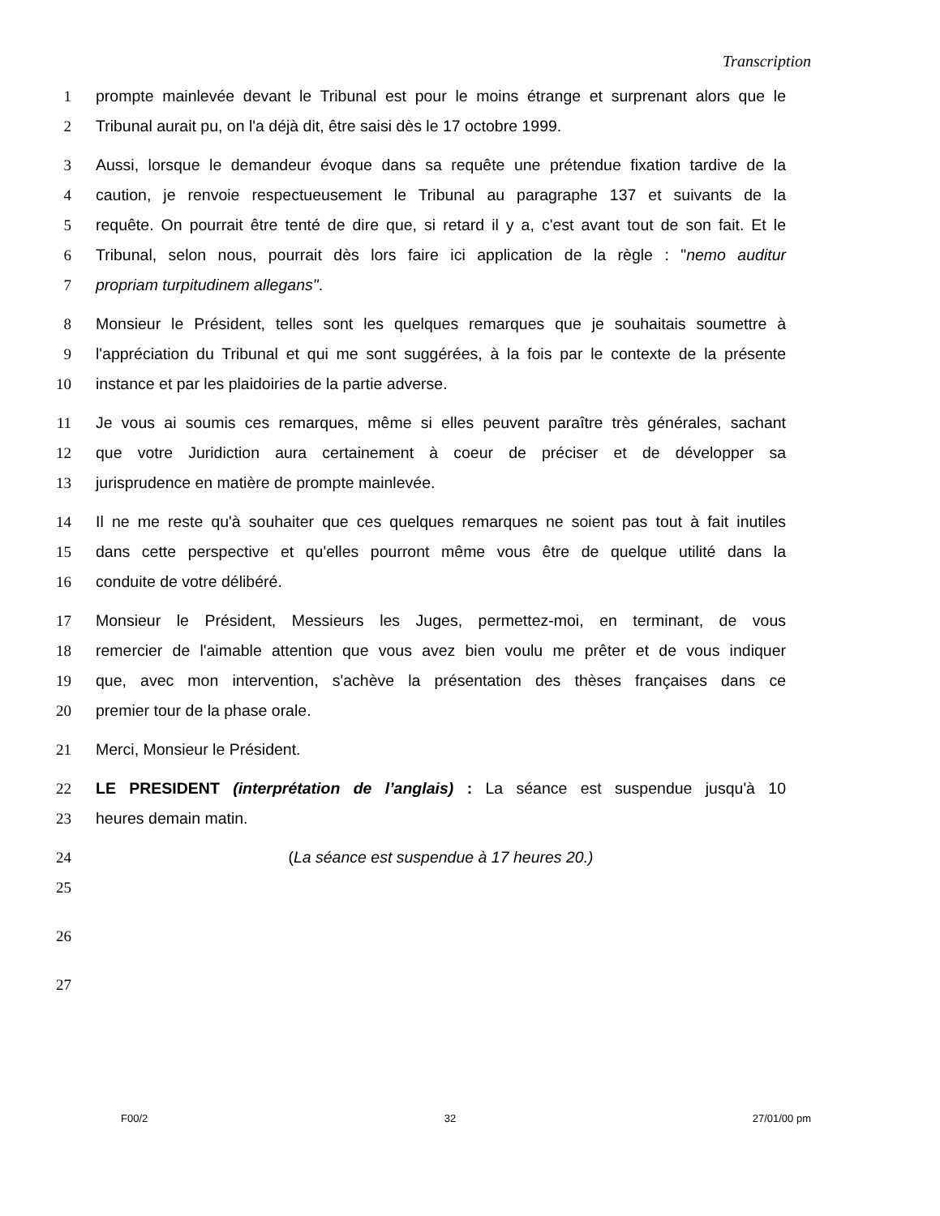Transcription
1 prompte mainlevée devant le Tribunal est pour le moins étrange et surprenant alors que le
2 Tribunal aurait pu, on l'a déjà dit, être saisi dès le 17 octobre 1999.
3 Aussi, lorsque le demandeur évoque dans sa requête une prétendue fixation tardive de la
4 caution, je renvoie respectueusement le Tribunal au paragraphe 137 et suivants de la
5 requête. On pourrait être tenté de dire que, si retard il y a, c'est avant tout de son fait. Et le
6 Tribunal, selon nous, pourrait dès lors faire ici application de la règle : "nemo auditur
7 propriam turpitudinem allegans".
8 Monsieur le Président, telles sont les quelques remarques que je souhaitais soumettre à
9 l'appréciation du Tribunal et qui me sont suggérées, à la fois par le contexte de la présente
10 instance et par les plaidoiries de la partie adverse.
11 Je vous ai soumis ces remarques, même si elles peuvent paraître très générales, sachant
12 que votre Juridiction aura certainement à coeur de préciser et de développer sa
13 jurisprudence en matière de prompte mainlevée.
14 Il ne me reste qu'à souhaiter que ces quelques remarques ne soient pas tout à fait inutiles
15 dans cette perspective et qu'elles pourront même vous être de quelque utilité dans la
16 conduite de votre délibéré.
17 Monsieur le Président, Messieurs les Juges, permettez-moi, en terminant, de vous
18 remercier de l'aimable attention que vous avez bien voulu me prêter et de vous indiquer
19 que, avec mon intervention, s'achève la présentation des thèses françaises dans ce
20 premier tour de la phase orale.
21 Merci, Monsieur le Président.
22 LE PRESIDENT (interprétation de l’anglais) : La séance est suspendue jusqu'à 10
23 heures demain matin.
24 (La séance est suspendue à 17 heures 20.)
25
26
27
F00/2 32 27/01/00 pm